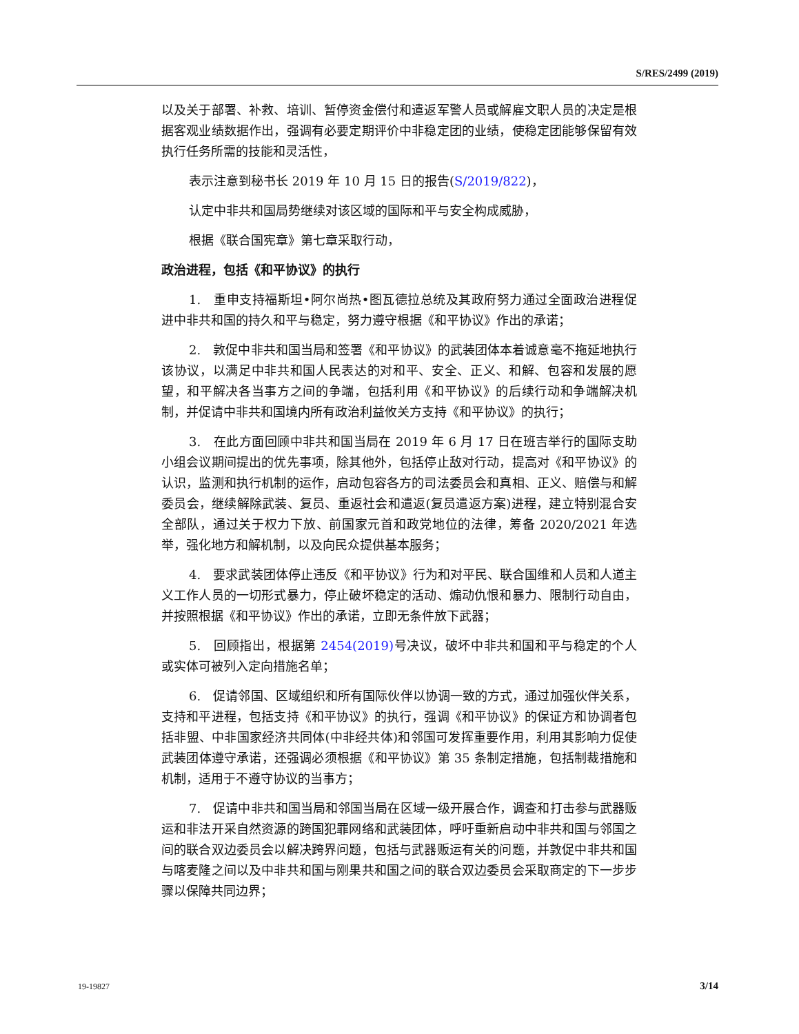S/RES/2499 (2019)
以及关于部署、补救、培训、暂停资金偿付和遣返军警人员或解雇文职人员的决定是根据客观业绩数据作出，强调有必要定期评价中非稳定团的业绩，使稳定团能够保留有效执行任务所需的技能和灵活性，
表示注意到秘书长 2019 年 10 月 15 日的报告(S/2019/822)，
认定中非共和国局势继续对该区域的国际和平与安全构成威胁，
根据《联合国宪章》第七章采取行动，
政治进程，包括《和平协议》的执行
1.　重申支持福斯坦•阿尔尚热•图瓦德拉总统及其政府努力通过全面政治进程促进中非共和国的持久和平与稳定，努力遵守根据《和平协议》作出的承诺；
2.　敦促中非共和国当局和签署《和平协议》的武装团体本着诚意毫不拖延地执行该协议，以满足中非共和国人民表达的对和平、安全、正义、和解、包容和发展的愿望，和平解决各当事方之间的争端，包括利用《和平协议》的后续行动和争端解决机制，并促请中非共和国境内所有政治利益攸关方支持《和平协议》的执行；
3.　在此方面回顾中非共和国当局在 2019 年 6 月 17 日在班吉举行的国际支助小组会议期间提出的优先事项，除其他外，包括停止敌对行动，提高对《和平协议》的认识，监测和执行机制的运作，启动包容各方的司法委员会和真相、正义、赔偿与和解委员会，继续解除武装、复员、重返社会和遣返(复员遣返方案)进程，建立特别混合安全部队，通过关于权力下放、前国家元首和政党地位的法律，筹备 2020/2021 年选举，强化地方和解机制，以及向民众提供基本服务；
4.　要求武装团体停止违反《和平协议》行为和对平民、联合国维和人员和人道主义工作人员的一切形式暴力，停止破坏稳定的活动、煽动仇恨和暴力、限制行动自由，并按照根据《和平协议》作出的承诺，立即无条件放下武器；
5.　回顾指出，根据第 2454(2019) 号决议，破坏中非共和国和平与稳定的个人或实体可被列入定向措施名单；
6.　促请邻国、区域组织和所有国际伙伴以协调一致的方式，通过加强伙伴关系，支持和平进程，包括支持《和平协议》的执行，强调《和平协议》的保证方和协调者包括非盟、中非国家经济共同体(中非经共体)和邻国可发挥重要作用，利用其影响力促使武装团体遵守承诺，还强调必须根据《和平协议》第 35 条制定措施，包括制裁措施和机制，适用于不遵守协议的当事方；
7.　促请中非共和国当局和邻国当局在区域一级开展合作，调查和打击参与武器贩运和非法开采自然资源的跨国犯罪网络和武装团体，呼吁重新启动中非共和国与邻国之间的联合双边委员会以解决跨界问题，包括与武器贩运有关的问题，并敦促中非共和国与喀麦隆之间以及中非共和国与刚果共和国之间的联合双边委员会采取商定的下一步步骤以保障共同边界；
19-19827 3/14